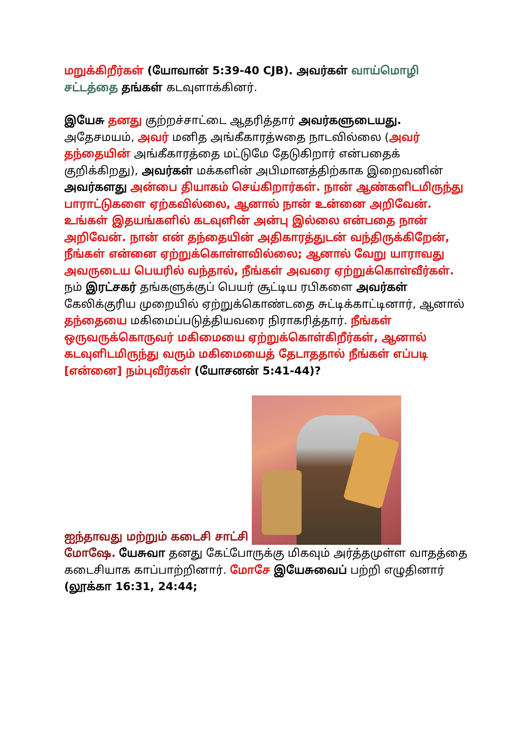மறுக்கிறீர்கள் (யோவான் 5:39-40 CJB). அவர்கள் வாய்மொழி சட்டத்தை தங்கள் கடவுளாக்கினர்.
இயேசு தனது குற்றச்சாட்டை ஆதரித்தார் அவர்களுடையது. அதேசமயம், அவர் மனித அங்கீகாரத்wதை நாடவில்லை (அவர் தந்தையின் அங்கீகாரத்தை மட்டுமே தேடுகிறார் என்பதைக் குறிக்கிறது), அவர்கள் மக்களின் அபிமானத்திற்காக இறைவனின் அவர்களது அன்பை தியாகம் செய்கிறார்கள். நான் ஆண்களிடமிருந்து பாராட்டுகளை ஏற்கவில்லை, ஆனால் நான் உன்னை அறிவேன். உங்கள் இதயங்களில் கடவுளின் அன்பு இல்லை என்பதை நான் அறிவேன். நான் என் தந்தையின் அதிகாரத்துடன் வந்திருக்கிறேன், நீங்கள் என்னை ஏற்றுக்கொள்ளவில்லை; ஆனால் வேறு யாராவது அவருடைய பெயரில் வந்தால், நீங்கள் அவரை ஏற்றுக்கொள்வீர்கள். நம் இரட்சகர் தங்களுக்குப் பெயர் சூட்டிய ரபிகளை அவர்கள் கேலிக்குரிய முறையில் ஏற்றுக்கொண்டதை சுட்டிக்காட்டினார், ஆனால் தந்தையை மகிமைப்படுத்தியவரை நிராகரித்தார். நீங்கள் ஒருவருக்கொருவர் மகிமையை ஏற்றுக்கொள்கிறீர்கள், ஆனால் கடவுளிடமிருந்து வரும் மகிமையைத் தேடாததால் நீங்கள் எப்படி [என்னை] நம்புவீர்கள் (யோசனன் 5:41-44)?
ஐந்தாவது மற்றும் கடைசி சாட்சி
மோஷே. யேசுவா தனது கேட்போருக்கு மிகவும் அர்த்தமுள்ள வாதத்தை கடைசியாக காப்பாற்றினார். மோசே இயேசுவைப் பற்றி எழுதினார் (லூக்கா 16:31, 24:44;